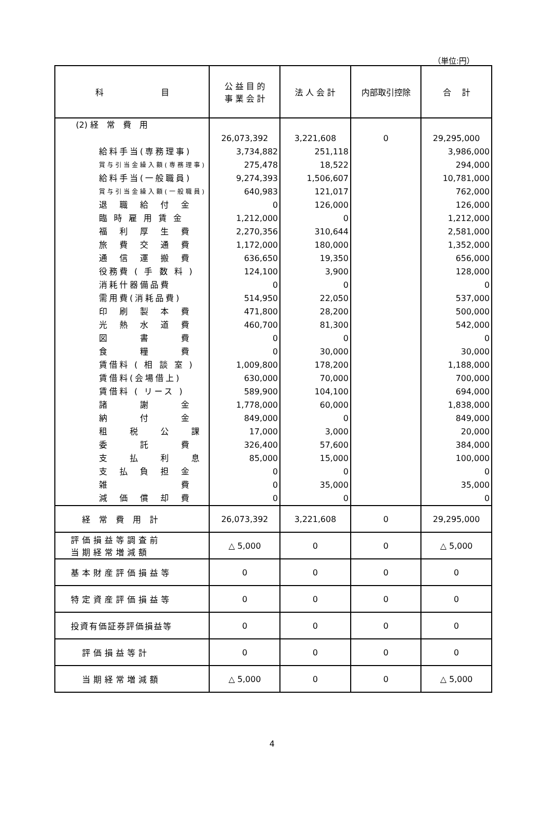（単位:円）
| 科 目 | 公 益 目 的 事 業 会 計 | 法 人 会 計 | 内部取引控除 | 合 計 |
| --- | --- | --- | --- | --- |
| (2) 経 常 費 用 | | | | |
| | 26,073,392 | 3,221,608 | 0 | 29,295,000 |
| 給料手当(専務理事) | 3,734,882 | 251,118 | | 3,986,000 |
| 賞与引当金繰入額(専務理事) | 275,478 | 18,522 | | 294,000 |
| 給料手当(一般職員) | 9,274,393 | 1,506,607 | | 10,781,000 |
| 賞与引当金繰入額(一般職員) | 640,983 | 121,017 | | 762,000 |
| 退 職 給 付 金 | 0 | 126,000 | | 126,000 |
| 臨 時 雇 用 賃 金 | 1,212,000 | 0 | | 1,212,000 |
| 福 利 厚 生 費 | 2,270,356 | 310,644 | | 2,581,000 |
| 旅 費 交 通 費 | 1,172,000 | 180,000 | | 1,352,000 |
| 通 信 運 搬 費 | 636,650 | 19,350 | | 656,000 |
| 役務費 ( 手 数 料 ) | 124,100 | 3,900 | | 128,000 |
| 消耗什器備品費 | 0 | 0 | | 0 |
| 需用費(消耗品費) | 514,950 | 22,050 | | 537,000 |
| 印 刷 製 本 費 | 471,800 | 28,200 | | 500,000 |
| 光 熱 水 道 費 | 460,700 | 81,300 | | 542,000 |
| 図 書 費 | 0 | 0 | | 0 |
| 食 糧 費 | 0 | 30,000 | | 30,000 |
| 賃借料 ( 相 談 室 ) | 1,009,800 | 178,200 | | 1,188,000 |
| 賃借料(会場借上) | 630,000 | 70,000 | | 700,000 |
| 賃借料 ( リース ) | 589,900 | 104,100 | | 694,000 |
| 諸 謝 金 | 1,778,000 | 60,000 | | 1,838,000 |
| 納 付 金 | 849,000 | 0 | | 849,000 |
| 租 税 公 課 | 17,000 | 3,000 | | 20,000 |
| 委 託 費 | 326,400 | 57,600 | | 384,000 |
| 支 払 利 息 | 85,000 | 15,000 | | 100,000 |
| 支 払 負 担 金 | 0 | 0 | | 0 |
| 雑 費 | 0 | 35,000 | | 35,000 |
| 減 価 償 却 費 | 0 | 0 | | 0 |
| 経 常 費 用 計 | 26,073,392 | 3,221,608 | 0 | 29,295,000 |
| 評価損益等調査前 当期経常増減額 | △ 5,000 | 0 | 0 | △ 5,000 |
| 基本財産評価損益等 | 0 | 0 | 0 | 0 |
| 特定資産評価損益等 | 0 | 0 | 0 | 0 |
| 投資有価証券評価損益等 | 0 | 0 | 0 | 0 |
| 評価損益等計 | 0 | 0 | 0 | 0 |
| 当期経常増減額 | △ 5,000 | 0 | 0 | △ 5,000 |
4